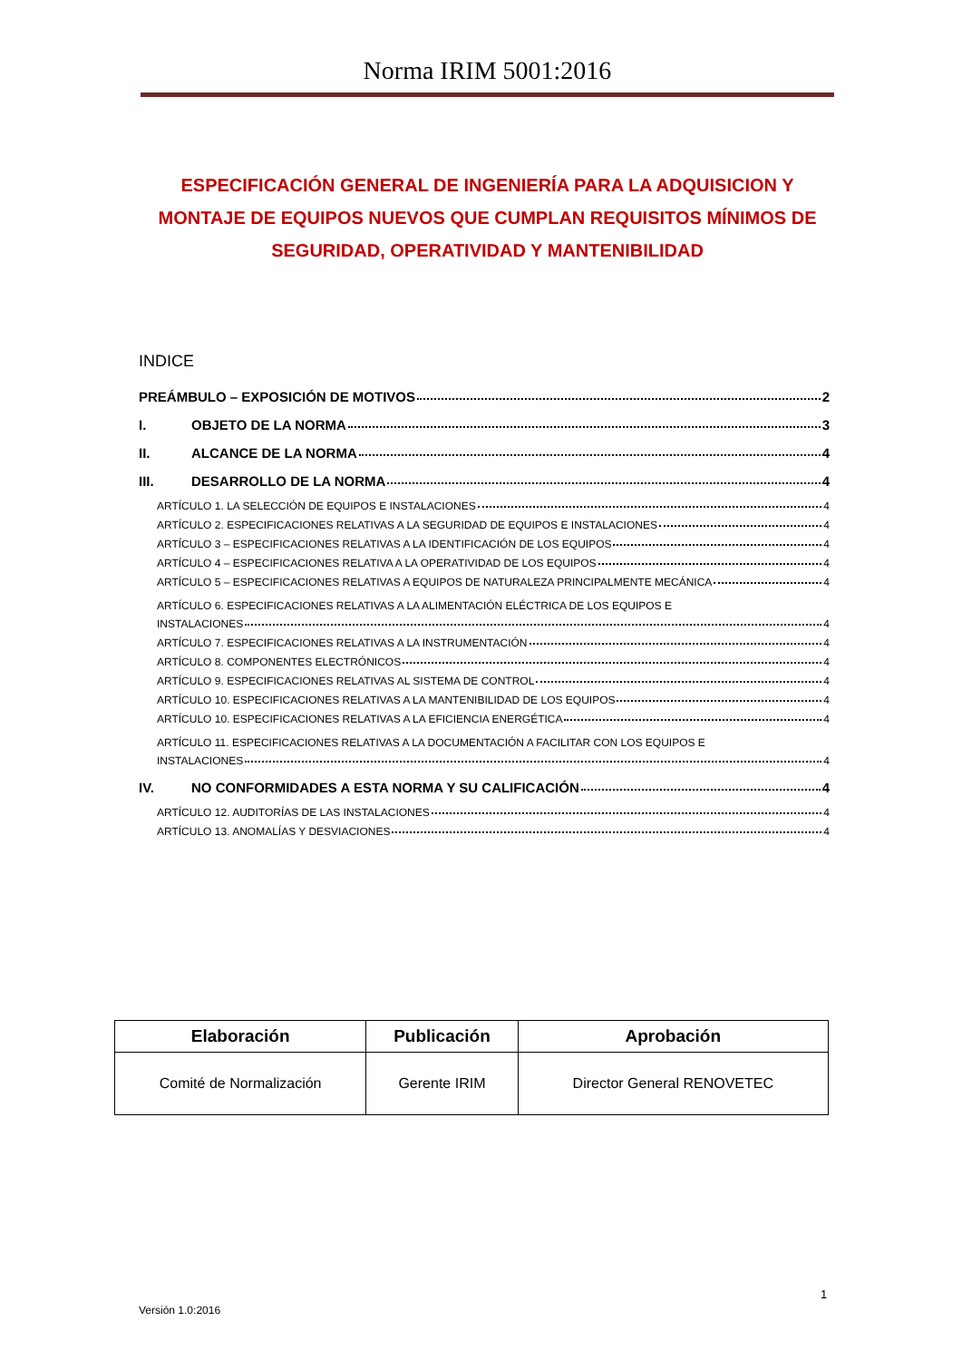Norma IRIM 5001:2016
ESPECIFICACIÓN GENERAL DE INGENIERÍA PARA LA ADQUISICION Y MONTAJE DE EQUIPOS NUEVOS QUE CUMPLAN REQUISITOS MÍNIMOS DE SEGURIDAD, OPERATIVIDAD Y MANTENIBILIDAD
INDICE
PREÁMBULO – EXPOSICIÓN DE MOTIVOS 2
I. OBJETO DE LA NORMA 3
II. ALCANCE DE LA NORMA 4
III. DESARROLLO DE LA NORMA 4
ARTÍCULO 1. LA SELECCIÓN DE EQUIPOS E INSTALACIONES 4
ARTÍCULO 2. ESPECIFICACIONES RELATIVAS A LA SEGURIDAD DE EQUIPOS E INSTALACIONES 4
ARTÍCULO 3 – ESPECIFICACIONES RELATIVAS A LA IDENTIFICACIÓN DE LOS EQUIPOS 4
ARTÍCULO 4 – ESPECIFICACIONES RELATIVA A LA OPERATIVIDAD DE LOS EQUIPOS 4
ARTÍCULO 5 – ESPECIFICACIONES RELATIVAS A EQUIPOS DE NATURALEZA PRINCIPALMENTE MECÁNICA 4
ARTÍCULO 6. ESPECIFICACIONES RELATIVAS A LA ALIMENTACIÓN ELÉCTRICA DE LOS EQUIPOS E
INSTALACIONES 4
ARTÍCULO 7. ESPECIFICACIONES RELATIVAS A LA INSTRUMENTACIÓN 4
ARTÍCULO 8. COMPONENTES ELECTRÓNICOS 4
ARTÍCULO 9. ESPECIFICACIONES RELATIVAS AL SISTEMA DE CONTROL 4
ARTÍCULO 10. ESPECIFICACIONES RELATIVAS A LA MANTENIBILIDAD DE LOS EQUIPOS 4
ARTÍCULO 10. ESPECIFICACIONES RELATIVAS A LA EFICIENCIA ENERGÉTICA 4
ARTÍCULO 11. ESPECIFICACIONES RELATIVAS A LA DOCUMENTACIÓN A FACILITAR CON LOS EQUIPOS E
INSTALACIONES 4
IV. NO CONFORMIDADES A ESTA NORMA Y SU CALIFICACIÓN 4
ARTÍCULO 12. AUDITORÍAS DE LAS INSTALACIONES 4
ARTÍCULO 13. ANOMALÍAS Y DESVIACIONES 4
| Elaboración | Publicación | Aprobación |
| --- | --- | --- |
| Comité de Normalización | Gerente IRIM | Director General RENOVETEC |
1
Versión 1.0:2016